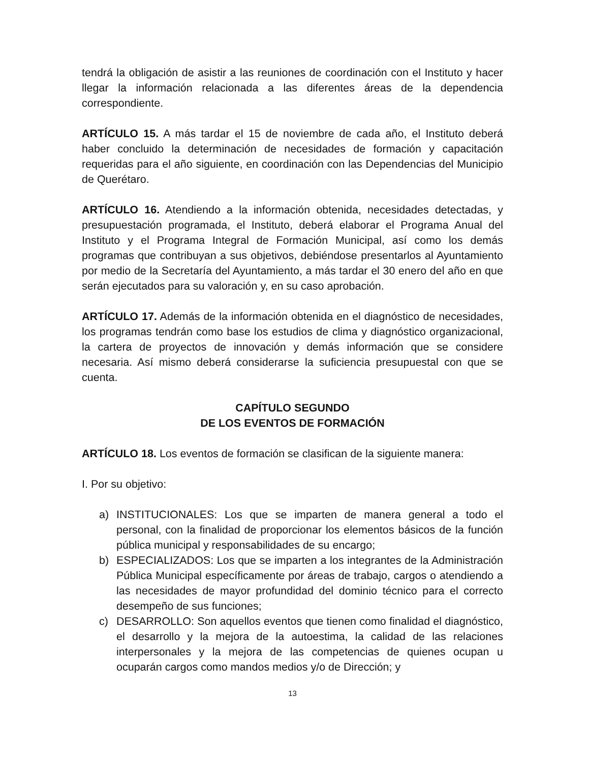tendrá la obligación de asistir a las reuniones de coordinación con el Instituto y hacer llegar la información relacionada a las diferentes áreas de la dependencia correspondiente.
ARTÍCULO 15. A más tardar el 15 de noviembre de cada año, el Instituto deberá haber concluido la determinación de necesidades de formación y capacitación requeridas para el año siguiente, en coordinación con las Dependencias del Municipio de Querétaro.
ARTÍCULO 16. Atendiendo a la información obtenida, necesidades detectadas, y presupuestación programada, el Instituto, deberá elaborar el Programa Anual del Instituto y el Programa Integral de Formación Municipal, así como los demás programas que contribuyan a sus objetivos, debiéndose presentarlos al Ayuntamiento por medio de la Secretaría del Ayuntamiento, a más tardar el 30 enero del año en que serán ejecutados para su valoración y, en su caso aprobación.
ARTÍCULO 17. Además de la información obtenida en el diagnóstico de necesidades, los programas tendrán como base los estudios de clima y diagnóstico organizacional, la cartera de proyectos de innovación y demás información que se considere necesaria. Así mismo deberá considerarse la suficiencia presupuestal con que se cuenta.
CAPÍTULO SEGUNDO
DE LOS EVENTOS DE FORMACIÓN
ARTÍCULO 18. Los eventos de formación se clasifican de la siguiente manera:
I. Por su objetivo:
a) INSTITUCIONALES: Los que se imparten de manera general a todo el personal, con la finalidad de proporcionar los elementos básicos de la función pública municipal y responsabilidades de su encargo;
b) ESPECIALIZADOS: Los que se imparten a los integrantes de la Administración Pública Municipal específicamente por áreas de trabajo, cargos o atendiendo a las necesidades de mayor profundidad del dominio técnico para el correcto desempeño de sus funciones;
c) DESARROLLO: Son aquellos eventos que tienen como finalidad el diagnóstico, el desarrollo y la mejora de la autoestima, la calidad de las relaciones interpersonales y la mejora de las competencias de quienes ocupan u ocuparán cargos como mandos medios y/o de Dirección; y
13